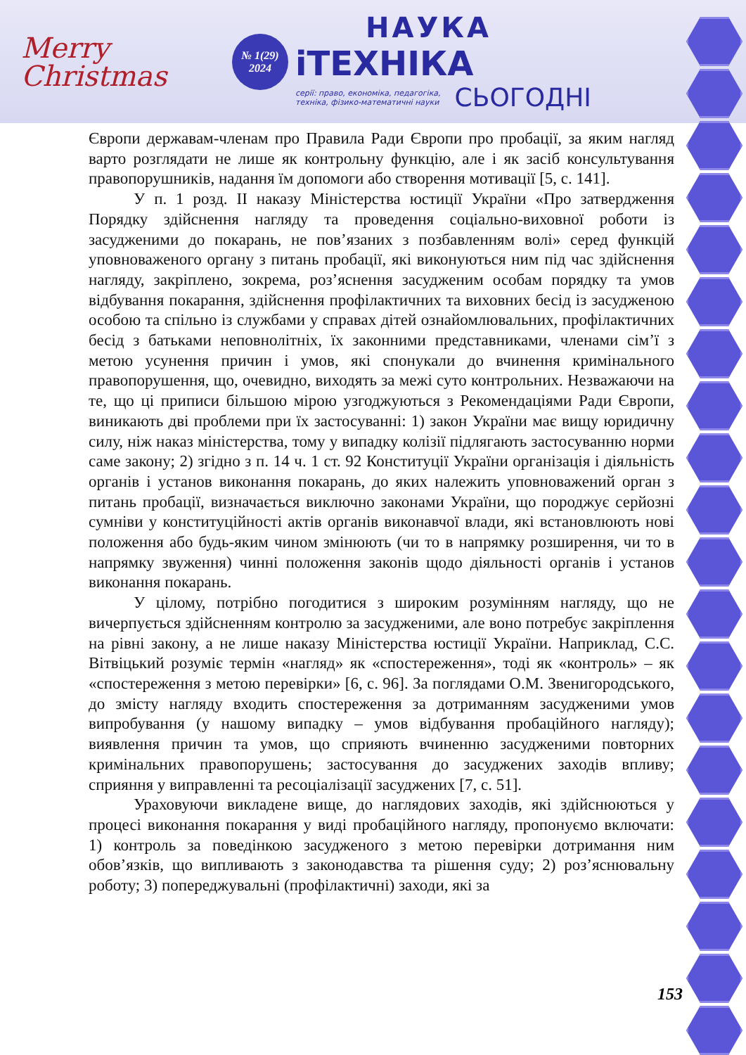Merry
Christmas
№ 1(29)
2024
НАУКА
іТЕХНІКА
серії: право, економіка, педагогіка,
техніка, фізико-математичні науки
СЬОГОДНІ
Європи державам-членам про Правила Ради Європи про пробації, за яким нагляд варто розглядати не лише як контрольну функцію, але і як засіб консультування правопорушників, надання їм допомоги або створення мотивації [5, с. 141].
У п. 1 розд. ІІ наказу Міністерства юстиції України «Про затвердження Порядку здійснення нагляду та проведення соціально-виховної роботи із засудженими до покарань, не пов’язаних з позбавленням волі» серед функцій уповноваженого органу з питань пробації, які виконуються ним під час здійснення нагляду, закріплено, зокрема, роз’яснення засудженим особам порядку та умов відбування покарання, здійснення профілактичних та виховних бесід із засудженою особою та спільно із службами у справах дітей ознайомлювальних, профілактичних бесід з батьками неповнолітніх, їх законними представниками, членами сім’ї з метою усунення причин і умов, які спонукали до вчинення кримінального правопорушення, що, очевидно, виходять за межі суто контрольних. Незважаючи на те, що ці приписи більшою мірою узгоджуються з Рекомендаціями Ради Європи, виникають дві проблеми при їх застосуванні: 1) закон України має вищу юридичну силу, ніж наказ міністерства, тому у випадку колізії підлягають застосуванню норми саме закону; 2) згідно з п. 14 ч. 1 ст. 92 Конституції України організація і діяльність органів і установ виконання покарань, до яких належить уповноважений орган з питань пробації, визначається виключно законами України, що породжує серйозні сумніви у конституційності актів органів виконавчої влади, які встановлюють нові положення або будь-яким чином змінюють (чи то в напрямку розширення, чи то в напрямку звуження) чинні положення законів щодо діяльності органів і установ виконання покарань.
У цілому, потрібно погодитися з широким розумінням нагляду, що не вичерпується здійсненням контролю за засудженими, але воно потребує закріплення на рівні закону, а не лише наказу Міністерства юстиції України. Наприклад, С.С. Вітвіцький розуміє термін «нагляд» як «спостереження», тоді як «контроль» – як «спостереження з метою перевірки» [6, с. 96]. За поглядами О.М. Звенигородського, до змісту нагляду входить спостереження за дотриманням засудженими умов випробування (у нашому випадку – умов відбування пробаційного нагляду); виявлення причин та умов, що сприяють вчиненню засудженими повторних кримінальних правопорушень; застосування до засуджених заходів впливу; сприяння у виправленні та ресоціалізації засуджених [7, с. 51].
Ураховуючи викладене вище, до наглядових заходів, які здійснюються у процесі виконання покарання у виді пробаційного нагляду, пропонуємо включати: 1) контроль за поведінкою засудженого з метою перевірки дотримання ним обов’язків, що випливають з законодавства та рішення суду; 2) роз’яснювальну роботу; 3) попереджувальні (профілактичні) заходи, які за
153